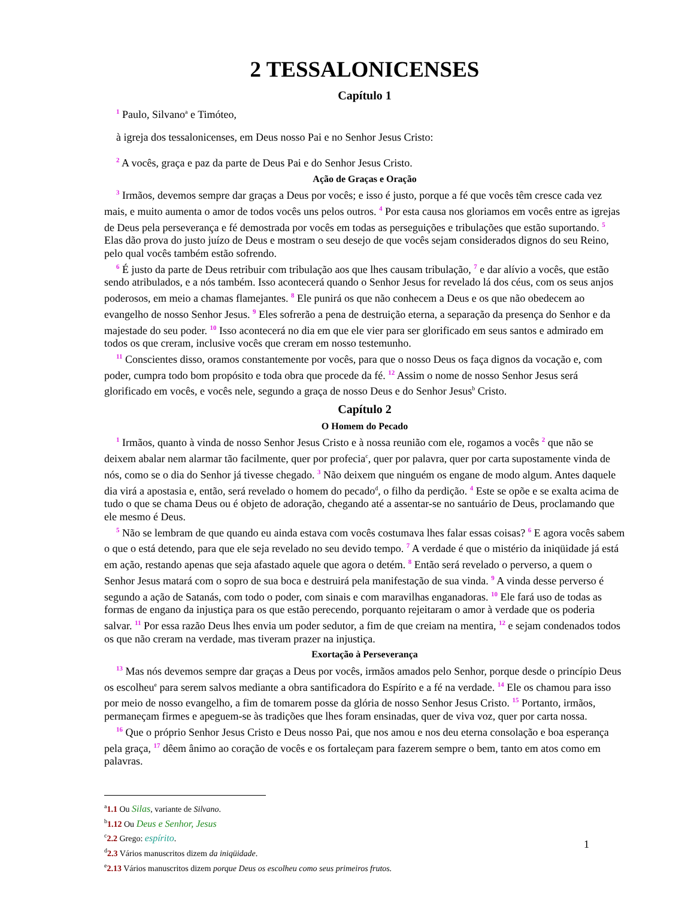2 TESSALONICENSES
Capítulo 1
1 Paulo, Silvano<sup>a</sup> e Timóteo,
à igreja dos tessalonicenses, em Deus nosso Pai e no Senhor Jesus Cristo:
2 A vocês, graça e paz da parte de Deus Pai e do Senhor Jesus Cristo.
Ação de Graças e Oração
3 Irmãos, devemos sempre dar graças a Deus por vocês; e isso é justo, porque a fé que vocês têm cresce cada vez mais, e muito aumenta o amor de todos vocês uns pelos outros. 4 Por esta causa nos gloriamos em vocês entre as igrejas de Deus pela perseverança e fé demostrada por vocês em todas as perseguições e tribulações que estão suportando. 5 Elas dão prova do justo juízo de Deus e mostram o seu desejo de que vocês sejam considerados dignos do seu Reino, pelo qual vocês também estão sofrendo.
6 É justo da parte de Deus retribuir com tribulação aos que lhes causam tribulação, 7 e dar alívio a vocês, que estão sendo atribulados, e a nós também. Isso acontecerá quando o Senhor Jesus for revelado lá dos céus, com os seus anjos poderosos, em meio a chamas flamejantes. 8 Ele punirá os que não conhecem a Deus e os que não obedecem ao evangelho de nosso Senhor Jesus. 9 Eles sofrerão a pena de destruição eterna, a separação da presença do Senhor e da majestade do seu poder. 10 Isso acontecerá no dia em que ele vier para ser glorificado em seus santos e admirado em todos os que creram, inclusive vocês que creram em nosso testemunho.
11 Conscientes disso, oramos constantemente por vocês, para que o nosso Deus os faça dignos da vocação e, com poder, cumpra todo bom propósito e toda obra que procede da fé. 12 Assim o nome de nosso Senhor Jesus será glorificado em vocês, e vocês nele, segundo a graça de nosso Deus e do Senhor Jesus<sup>b</sup> Cristo.
Capítulo 2
O Homem do Pecado
1 Irmãos, quanto à vinda de nosso Senhor Jesus Cristo e à nossa reunião com ele, rogamos a vocês 2 que não se deixem abalar nem alarmar tão facilmente, quer por profecia<sup>c</sup>, quer por palavra, quer por carta supostamente vinda de nós, como se o dia do Senhor já tivesse chegado. 3 Não deixem que ninguém os engane de modo algum. Antes daquele dia virá a apostasia e, então, será revelado o homem do pecado<sup>d</sup>, o filho da perdição. 4 Este se opõe e se exalta acima de tudo o que se chama Deus ou é objeto de adoração, chegando até a assentar-se no santuário de Deus, proclamando que ele mesmo é Deus.
5 Não se lembram de que quando eu ainda estava com vocês costumava lhes falar essas coisas? 6 E agora vocês sabem o que o está detendo, para que ele seja revelado no seu devido tempo. 7 A verdade é que o mistério da iniqüidade já está em ação, restando apenas que seja afastado aquele que agora o detém. 8 Então será revelado o perverso, a quem o Senhor Jesus matará com o sopro de sua boca e destruirá pela manifestação de sua vinda. 9 A vinda desse perverso é segundo a ação de Satanás, com todo o poder, com sinais e com maravilhas enganadoras. 10 Ele fará uso de todas as formas de engano da injustiça para os que estão perecendo, porquanto rejeitaram o amor à verdade que os poderia salvar. 11 Por essa razão Deus lhes envia um poder sedutor, a fim de que creiam na mentira, 12 e sejam condenados todos os que não creram na verdade, mas tiveram prazer na injustiça.
Exortação à Perseverança
13 Mas nós devemos sempre dar graças a Deus por vocês, irmãos amados pelo Senhor, porque desde o princípio Deus os escolheu<sup>e</sup> para serem salvos mediante a obra santificadora do Espírito e a fé na verdade. 14 Ele os chamou para isso por meio de nosso evangelho, a fim de tomarem posse da glória de nosso Senhor Jesus Cristo. 15 Portanto, irmãos, permaneçam firmes e apeguem-se às tradições que lhes foram ensinadas, quer de viva voz, quer por carta nossa.
16 Que o próprio Senhor Jesus Cristo e Deus nosso Pai, que nos amou e nos deu eterna consolação e boa esperança pela graça, 17 dêem ânimo ao coração de vocês e os fortaleçam para fazerem sempre o bem, tanto em atos como em palavras.
<sup>a</sup> 1.1 Ou Silas, variante de Silvano.
<sup>b</sup> 1.12 Ou Deus e Senhor, Jesus
<sup>c</sup> 2.2 Grego: espírito.
<sup>d</sup> 2.3 Vários manuscritos dizem da iniqüidade.
<sup>e</sup> 2.13 Vários manuscritos dizem porque Deus os escolheu como seus primeiros frutos.
1